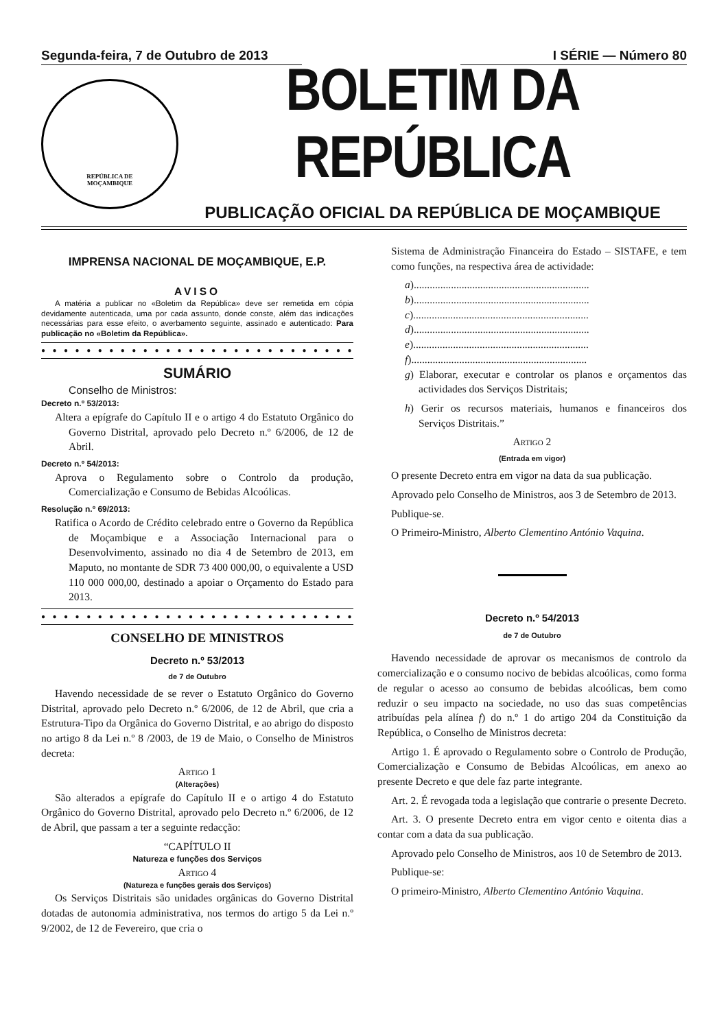Segunda-feira, 7 de Outubro de 2013
I SÉRIE — Número 80
REPÚBLICA DE
MOÇAMBIQUE
BOLETIM DA REPÚBLICA
PUBLICAÇÃO OFICIAL DA REPÚBLICA DE MOÇAMBIQUE
IMPRENSA NACIONAL DE MOÇAMBIQUE, E.P.
AVISO
A matéria a publicar no «Boletim da República» deve ser remetida em cópia devidamente autenticada, uma por cada assunto, donde conste, além das indicações necessárias para esse efeito, o averbamento seguinte, assinado e autenticado: Para publicação no «Boletim da República».
● ● ● ● ● ● ● ● ● ● ● ● ● ● ● ● ● ● ● ● ● ● ● ● ● ● ● ● ●
SUMÁRIO
Conselho de Ministros:
Decreto n.º 53/2013:
Altera a epígrafe do Capítulo II e o artigo 4 do Estatuto Orgânico do Governo Distrital, aprovado pelo Decreto n.º 6/2006, de 12 de Abril.
Decreto n.º 54/2013:
Aprova o Regulamento sobre o Controlo da produção, Comercialização e Consumo de Bebidas Alcoólicas.
Resolução n.º 69/2013:
Ratifica o Acordo de Crédito celebrado entre o Governo da República de Moçambique e a Associação Internacional para o Desenvolvimento, assinado no dia 4 de Setembro de 2013, em Maputo, no montante de SDR 73 400 000,00, o equivalente a USD 110 000 000,00, destinado a apoiar o Orçamento do Estado para 2013.
● ● ● ● ● ● ● ● ● ● ● ● ● ● ● ● ● ● ● ● ● ● ● ● ● ● ● ● ●
CONSELHO DE MINISTROS
Decreto n.º 53/2013
de 7 de Outubro
Havendo necessidade de se rever o Estatuto Orgânico do Governo Distrital, aprovado pelo Decreto n.º 6/2006, de 12 de Abril, que cria a Estrutura-Tipo da Orgânica do Governo Distrital, e ao abrigo do disposto no artigo 8 da Lei n.º 8 /2003, de 19 de Maio, o Conselho de Ministros decreta:
Artigo 1
(Alterações)
São alterados a epígrafe do Capítulo II e o artigo 4 do Estatuto Orgânico do Governo Distrital, aprovado pelo Decreto n.º 6/2006, de 12 de Abril, que passam a ter a seguinte redacção:
“CAPÍTULO II
Natureza e funções dos Serviços
Artigo 4
(Natureza e funções gerais dos Serviços)
Os Serviços Distritais são unidades orgânicas do Governo Distrital dotadas de autonomia administrativa, nos termos do artigo 5 da Lei n.º 9/2002, de 12 de Fevereiro, que cria o
Sistema de Administração Financeira do Estado – SISTAFE, e tem como funções, na respectiva área de actividade:
a)..................................................................
b)..................................................................
c)..................................................................
d)..................................................................
e)..................................................................
f)..................................................................
g) Elaborar, executar e controlar os planos e orçamentos das actividades dos Serviços Distritais;
h) Gerir os recursos materiais, humanos e financeiros dos Serviços Distritais.”
Artigo 2
(Entrada em vigor)
O presente Decreto entra em vigor na data da sua publicação.
Aprovado pelo Conselho de Ministros, aos 3 de Setembro de 2013.
Publique-se.
O Primeiro-Ministro, Alberto Clementino António Vaquina.
Decreto n.º 54/2013
de 7 de Outubro
Havendo necessidade de aprovar os mecanismos de controlo da comercialização e o consumo nocivo de bebidas alcoólicas, como forma de regular o acesso ao consumo de bebidas alcoólicas, bem como reduzir o seu impacto na sociedade, no uso das suas competências atribuídas pela alínea f) do n.º 1 do artigo 204 da Constituição da República, o Conselho de Ministros decreta:
Artigo 1. É aprovado o Regulamento sobre o Controlo de Produção, Comercialização e Consumo de Bebidas Alcoólicas, em anexo ao presente Decreto e que dele faz parte integrante.
Art. 2. É revogada toda a legislação que contrarie o presente Decreto.
Art. 3. O presente Decreto entra em vigor cento e oitenta dias a contar com a data da sua publicação.
Aprovado pelo Conselho de Ministros, aos 10 de Setembro de 2013.
Publique-se:
O primeiro-Ministro, Alberto Clementino António Vaquina.